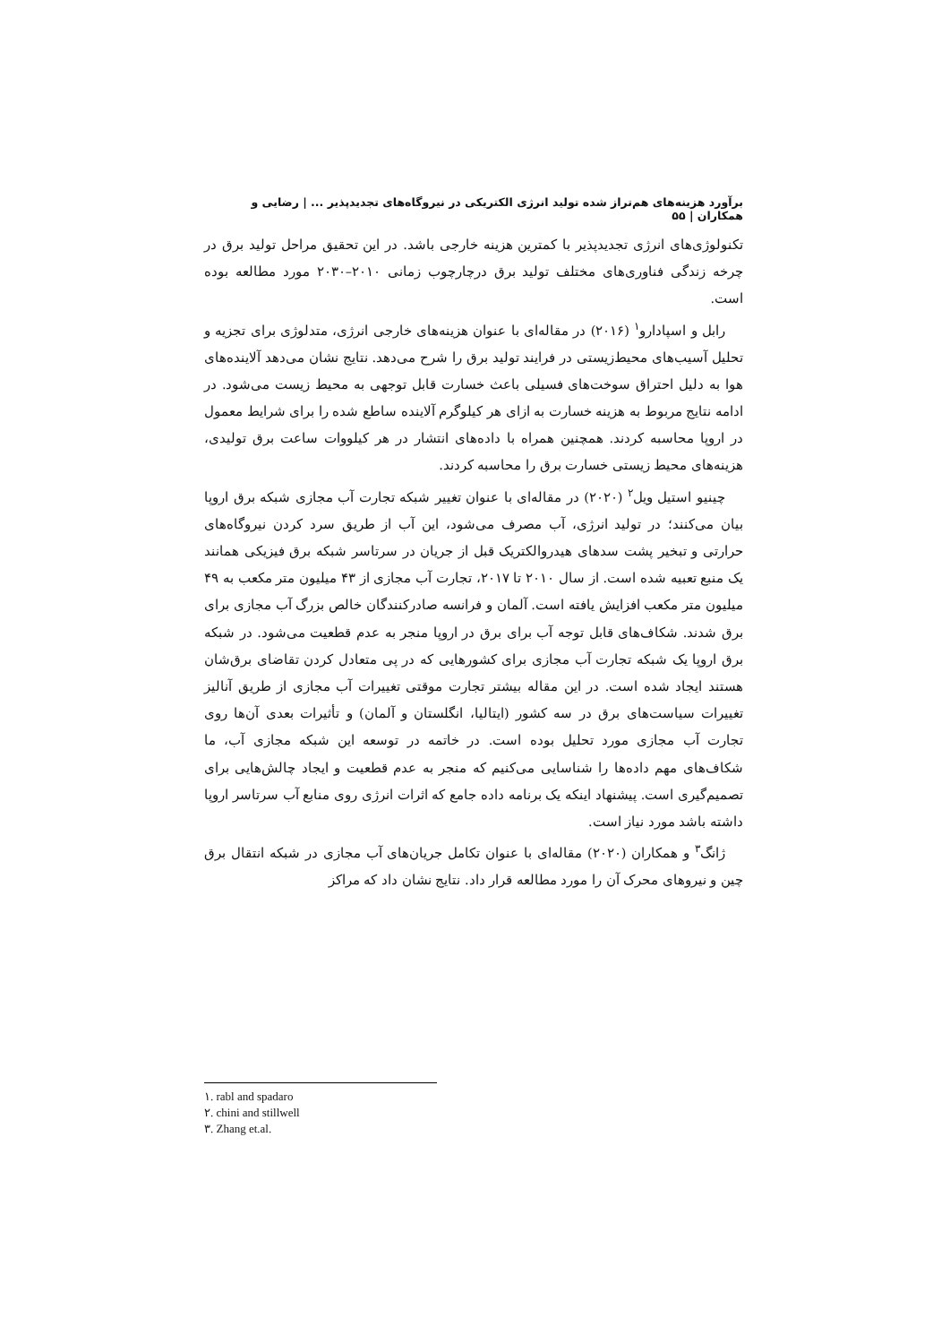برآورد هزینه‌های هم‌تراز شده تولید انرژی الکتریکی در نیروگاه‌های تجدیدپذیر ... | رضایی و همکاران | ۵۵
تکنولوژی‌های انرژی تجدیدپذیر با کمترین هزینه خارجی باشد. در این تحقیق مراحل تولید برق در چرخه زندگی فناوری‌های مختلف تولید برق درچارچوب زمانی ۲۰۱۰–۲۰۳۰ مورد مطالعه بوده است.
رابل و اسپادارو<sup>۱</sup> (۲۰۱۶) در مقاله‌ای با عنوان هزینه‌های خارجی انرژی، متدلوژی برای تجزیه و تحلیل آسیب‌های محیط‌زیستی در فرایند تولید برق را شرح می‌دهد. نتایج نشان می‌دهد آلاینده‌های هوا به دلیل احتراق سوخت‌های فسیلی باعث خسارت قابل توجهی به محیط زیست می‌شود. در ادامه نتایج مربوط به هزینه خسارت به ازای هر کیلوگرم آلاینده ساطع شده را برای شرایط معمول در اروپا محاسبه کردند. همچنین همراه با داده‌های انتشار در هر کیلووات ساعت برق تولیدی، هزینه‌های محیط زیستی خسارت برق را محاسبه کردند.
چینیو استیل ویل<sup>۲</sup> (۲۰۲۰) در مقاله‌ای با عنوان تغییر شبکه تجارت آب مجازی شبکه برق اروپا بیان می‌کنند؛ در تولید انرژی، آب مصرف می‌شود، این آب از طریق سرد کردن نیروگاه‌های حرارتی و تبخیر پشت سدهای هیدروالکتریک قبل از جریان در سرتاسر شبکه برق فیزیکی همانند یک منبع تعبیه شده است. از سال ۲۰۱۰ تا ۲۰۱۷، تجارت آب مجازی از ۴۳ میلیون متر مکعب به ۴۹ میلیون متر مکعب افزایش یافته است. آلمان و فرانسه صادرکنندگان خالص بزرگ آب مجازی برای برق شدند. شکاف‌های قابل توجه آب برای برق در اروپا منجر به عدم قطعیت می‌شود. در شبکه برق اروپا یک شبکه تجارت آب مجازی برای کشورهایی که در پی متعادل کردن تقاضای برق‌شان هستند ایجاد شده است. در این مقاله بیشتر تجارت موقتی تغییرات آب مجازی از طریق آنالیز تغییرات سیاست‌های برق در سه کشور (ایتالیا، انگلستان و آلمان) و تأثیرات بعدی آن‌ها روی تجارت آب مجازی مورد تحلیل بوده است. در خاتمه در توسعه این شبکه مجازی آب، ما شکاف‌های مهم داده‌ها را شناسایی می‌کنیم که منجر به عدم قطعیت و ایجاد چالش‌هایی برای تصمیم‌گیری است. پیشنهاد اینکه یک برنامه داده جامع که اثرات انرژی روی منابع آب سرتاسر اروپا داشته باشد مورد نیاز است.
ژانگ<sup>۳</sup> و همکاران (۲۰۲۰) مقاله‌ای با عنوان تکامل جریان‌های آب مجازی در شبکه انتقال برق چین و نیروهای محرک آن را مورد مطالعه قرار داد. نتایج نشان داد که مراکز
۱. rabl and spadaro
۲. chini and stillwell
۳. Zhang et.al.